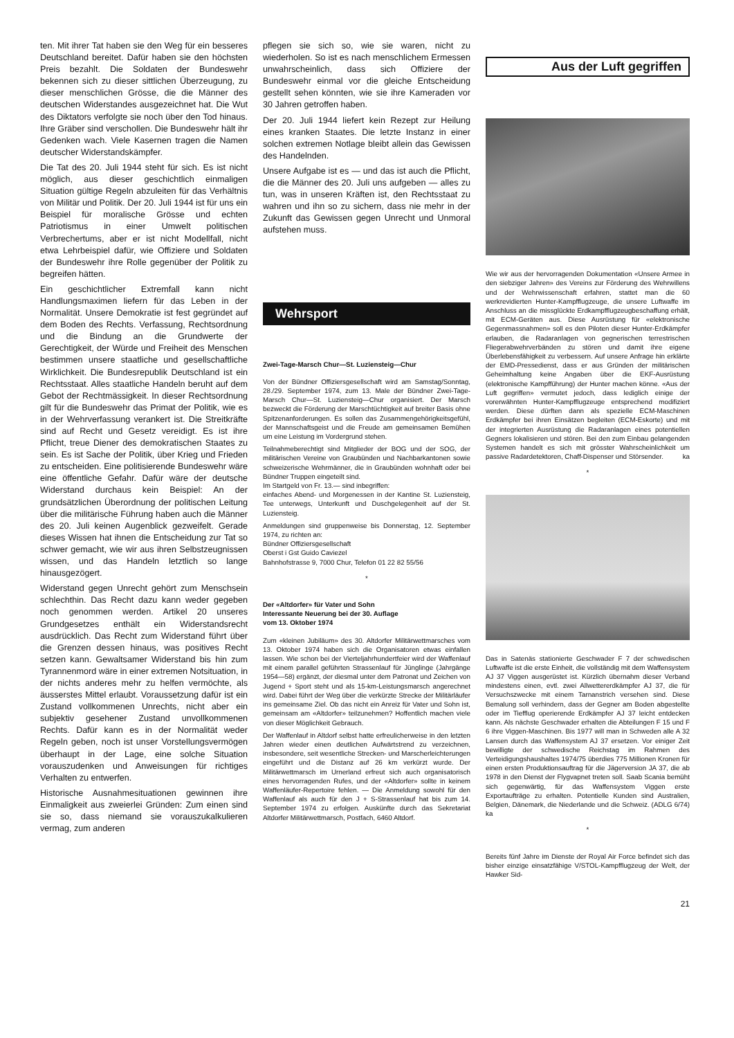ten. Mit ihrer Tat haben sie den Weg für ein besseres Deutschland bereitet. Dafür haben sie den höchsten Preis bezahlt. Die Soldaten der Bundeswehr bekennen sich zu dieser sittlichen Überzeugung, zu dieser menschlichen Grösse, die die Männer des deutschen Widerstandes ausgezeichnet hat. Die Wut des Diktators verfolgte sie noch über den Tod hinaus. Ihre Gräber sind verschollen. Die Bundeswehr hält ihr Gedenken wach. Viele Kasernen tragen die Namen deutscher Widerstandskämpfer.
Die Tat des 20. Juli 1944 steht für sich. Es ist nicht möglich, aus dieser geschichtlich einmaligen Situation gültige Regeln abzuleiten für das Verhältnis von Militär und Politik. Der 20. Juli 1944 ist für uns ein Beispiel für moralische Grösse und echten Patriotismus in einer Umwelt politischen Verbrechertums, aber er ist nicht Modellfall, nicht etwa Lehrbeispiel dafür, wie Offiziere und Soldaten der Bundeswehr ihre Rolle gegenüber der Politik zu begreifen hätten.
Ein geschichtlicher Extremfall kann nicht Handlungsmaximen liefern für das Leben in der Normalität. Unsere Demokratie ist fest gegründet auf dem Boden des Rechts. Verfassung, Rechtsordnung und die Bindung an die Grundwerte der Gerechtigkeit, der Würde und Freiheit des Menschen bestimmen unsere staatliche und gesellschaftliche Wirklichkeit. Die Bundesrepublik Deutschland ist ein Rechtsstaat. Alles staatliche Handeln beruht auf dem Gebot der Rechtmässigkeit. In dieser Rechtsordnung gilt für die Bundeswehr das Primat der Politik, wie es in der Wehrverfassung verankert ist. Die Streitkräfte sind auf Recht und Gesetz vereidigt. Es ist ihre Pflicht, treue Diener des demokratischen Staates zu sein. Es ist Sache der Politik, über Krieg und Frieden zu entscheiden. Eine politisierende Bundeswehr wäre eine öffentliche Gefahr. Dafür wäre der deutsche Widerstand durchaus kein Beispiel: An der grundsätzlichen Überordnung der politischen Leitung über die militärische Führung haben auch die Männer des 20. Juli keinen Augenblick gezweifelt. Gerade dieses Wissen hat ihnen die Entscheidung zur Tat so schwer gemacht, wie wir aus ihren Selbstzeugnissen wissen, und das Handeln letztlich so lange hinausgezögert.
Widerstand gegen Unrecht gehört zum Menschsein schlechthin. Das Recht dazu kann weder gegeben noch genommen werden. Artikel 20 unseres Grundgesetzes enthält ein Widerstandsrecht ausdrücklich. Das Recht zum Widerstand führt über die Grenzen dessen hinaus, was positives Recht setzen kann. Gewaltsamer Widerstand bis hin zum Tyrannenmord wäre in einer extremen Notsituation, in der nichts anderes mehr zu helfen vermöchte, als äusserstes Mittel erlaubt. Voraussetzung dafür ist ein Zustand vollkommenen Unrechts, nicht aber ein subjektiv gesehener Zustand unvollkommenen Rechts. Dafür kann es in der Normalität weder Regeln geben, noch ist unser Vorstellungsvermögen überhaupt in der Lage, eine solche Situation vorauszudenken und Anweisungen für richtiges Verhalten zu entwerfen.
Historische Ausnahmesituationen gewinnen ihre Einmaligkeit aus zweierlei Gründen: Zum einen sind sie so, dass niemand sie vorauszukalkulieren vermag, zum anderen
pflegen sie sich so, wie sie waren, nicht zu wiederholen. So ist es nach menschlichem Ermessen unwahrscheinlich, dass sich Offiziere der Bundeswehr einmal vor die gleiche Entscheidung gestellt sehen könnten, wie sie ihre Kameraden vor 30 Jahren getroffen haben.
Der 20. Juli 1944 liefert kein Rezept zur Heilung eines kranken Staates. Die letzte Instanz in einer solchen extremen Notlage bleibt allein das Gewissen des Handelnden.
Unsere Aufgabe ist es — und das ist auch die Pflicht, die die Männer des 20. Juli uns aufgeben — alles zu tun, was in unseren Kräften ist, den Rechtsstaat zu wahren und ihn so zu sichern, dass nie mehr in der Zukunft das Gewissen gegen Unrecht und Unmoral aufstehen muss.
Wehrsport
Zwei-Tage-Marsch Chur—St. Luziensteig—Chur
Von der Bündner Offiziersgesellschaft wird am Samstag/Sonntag, 28./29. September 1974, zum 13. Male der Bündner Zwei-Tage-Marsch Chur—St. Luziensteig—Chur organisiert. Der Marsch bezweckt die Förderung der Marschtüchtigkeit auf breiter Basis ohne Spitzenanforderungen. Es sollen das Zusammengehörigkeitsgefühl, der Mannschaftsgeist und die Freude am gemeinsamen Bemühen um eine Leistung im Vordergrund stehen.
Teilnahmeberechtigt sind Mitglieder der BOG und der SOG, der militärischen Vereine von Graubünden und Nachbarkantonen sowie schweizerische Wehrmänner, die in Graubünden wohnhaft oder bei Bündner Truppen eingeteilt sind.
Im Startgeld von Fr. 13.— sind inbegriffen:
einfaches Abend- und Morgenessen in der Kantine St. Luziensteig, Tee unterwegs, Unterkunft und Duschgelegenheit auf der St. Luziensteig.
Anmeldungen sind gruppenweise bis Donnerstag, 12. September 1974, zu richten an:
Bündner Offiziersgesellschaft
Oberst i Gst Guido Caviezel
Bahnhofstrasse 9, 7000 Chur, Telefon 01 22 82 55/56
*
Der «Altdorfer» für Vater und Sohn
Interessante Neuerung bei der 30. Auflage
vom 13. Oktober 1974
Zum «kleinen Jubiläum» des 30. Altdorfer Militärwettmarsches vom 13. Oktober 1974 haben sich die Organisatoren etwas einfallen lassen. Wie schon bei der Vierteljahrhundertfeier wird der Waffenlauf mit einem parallel geführten Strassenlauf für Jünglinge (Jahrgänge 1954—58) ergänzt, der diesmal unter dem Patronat und Zeichen von Jugend + Sport steht und als 15-km-Leistungsmarsch angerechnet wird. Dabei führt der Weg über die verkürzte Strecke der Militärläufer ins gemeinsame Ziel. Ob das nicht ein Anreiz für Vater und Sohn ist, gemeinsam am «Altdorfer» teilzunehmen? Hoffentlich machen viele von dieser Möglichkeit Gebrauch.
Der Waffenlauf in Altdorf selbst hatte erfreulicherweise in den letzten Jahren wieder einen deutlichen Aufwärtstrend zu verzeichnen, insbesondere, seit wesentliche Strecken- und Marscherleichterungen eingeführt und die Distanz auf 26 km verkürzt wurde. Der Militärwettmarsch im Urnerland erfreut sich auch organisatorisch eines hervorragenden Rufes, und der «Altdorfer» sollte in keinem Waffenläufer-Repertoire fehlen. — Die Anmeldung sowohl für den Waffenlauf als auch für den J + S-Strassenlauf hat bis zum 14. September 1974 zu erfolgen. Auskünfte durch das Sekretariat Altdorfer Militärwettmarsch, Postfach, 6460 Altdorf.
Aus der Luft gegriffen
Wie wir aus der hervorragenden Dokumentation «Unsere Armee in den siebziger Jahren» des Vereins zur Förderung des Wehrwillens und der Wehrwissenschaft erfahren, stattet man die 60 werkrevidierten Hunter-Kampfflugzeuge, die unsere Luftwaffe im Anschluss an die missglückte Erdkampfflugzeugbeschaffung erhält, mit ECM-Geräten aus. Diese Ausrüstung für «elektronische Gegenmassnahmen» soll es den Piloten dieser Hunter-Erdkämpfer erlauben, die Radaranlagen von gegnerischen terrestrischen Fliegerabwehrverbänden zu stören und damit ihre eigene Überlebensfähigkeit zu verbessern. Auf unsere Anfrage hin erklärte der EMD-Pressedienst, dass er aus Gründen der militärischen Geheimhaltung keine Angaben über die EKF-Ausrüstung (elektronische Kampfführung) der Hunter machen könne. «Aus der Luft gegriffen» vermutet jedoch, dass lediglich einige der vorerwähnten Hunter-Kampfflugzeuge entsprechend modifiziert werden. Diese dürften dann als spezielle ECM-Maschinen Erdkämpfer bei ihren Einsätzen begleiten (ECM-Eskorte) und mit der integrierten Ausrüstung die Radaranlagen eines potentiellen Gegners lokalisieren und stören. Bei den zum Einbau gelangenden Systemen handelt es sich mit grösster Wahrscheinlichkeit um passive Radardetektoren, Chaff-Dispenser und Störsender. ka
*
Das in Satenäs stationierte Geschwader F 7 der schwedischen Luftwaffe ist die erste Einheit, die vollständig mit dem Waffensystem AJ 37 Viggen ausgerüstet ist. Kürzlich übernahm dieser Verband mindestens einen, evtl. zwei Allwettererdkämpfer AJ 37, die für Versuchszwecke mit einem Tarnanstrich versehen sind. Diese Bemalung soll verhindern, dass der Gegner am Boden abgestellte oder im Tiefflug operierende Erdkämpfer AJ 37 leicht entdecken kann. Als nächste Geschwader erhalten die Abteilungen F 15 und F 6 ihre Viggen-Maschinen. Bis 1977 will man in Schweden alle A 32 Lansen durch das Waffensystem AJ 37 ersetzen. Vor einiger Zeit bewilligte der schwedische Reichstag im Rahmen des Verteidigungshaushaltes 1974/75 überdies 775 Millionen Kronen für einen ersten Produktionsauftrag für die Jägerversion JA 37, die ab 1978 in den Dienst der Flygvapnet treten soll. Saab Scania bemüht sich gegenwärtig, für das Waffensystem Viggen erste Exportaufträge zu erhalten. Potentielle Kunden sind Australien, Belgien, Dänemark, die Niederlande und die Schweiz. (ADLG 6/74) ka
*
Bereits fünf Jahre im Dienste der Royal Air Force befindet sich das bisher einzige einsatzfähige V/STOL-Kampfflugzeug der Welt, der Hawker Sid-
21